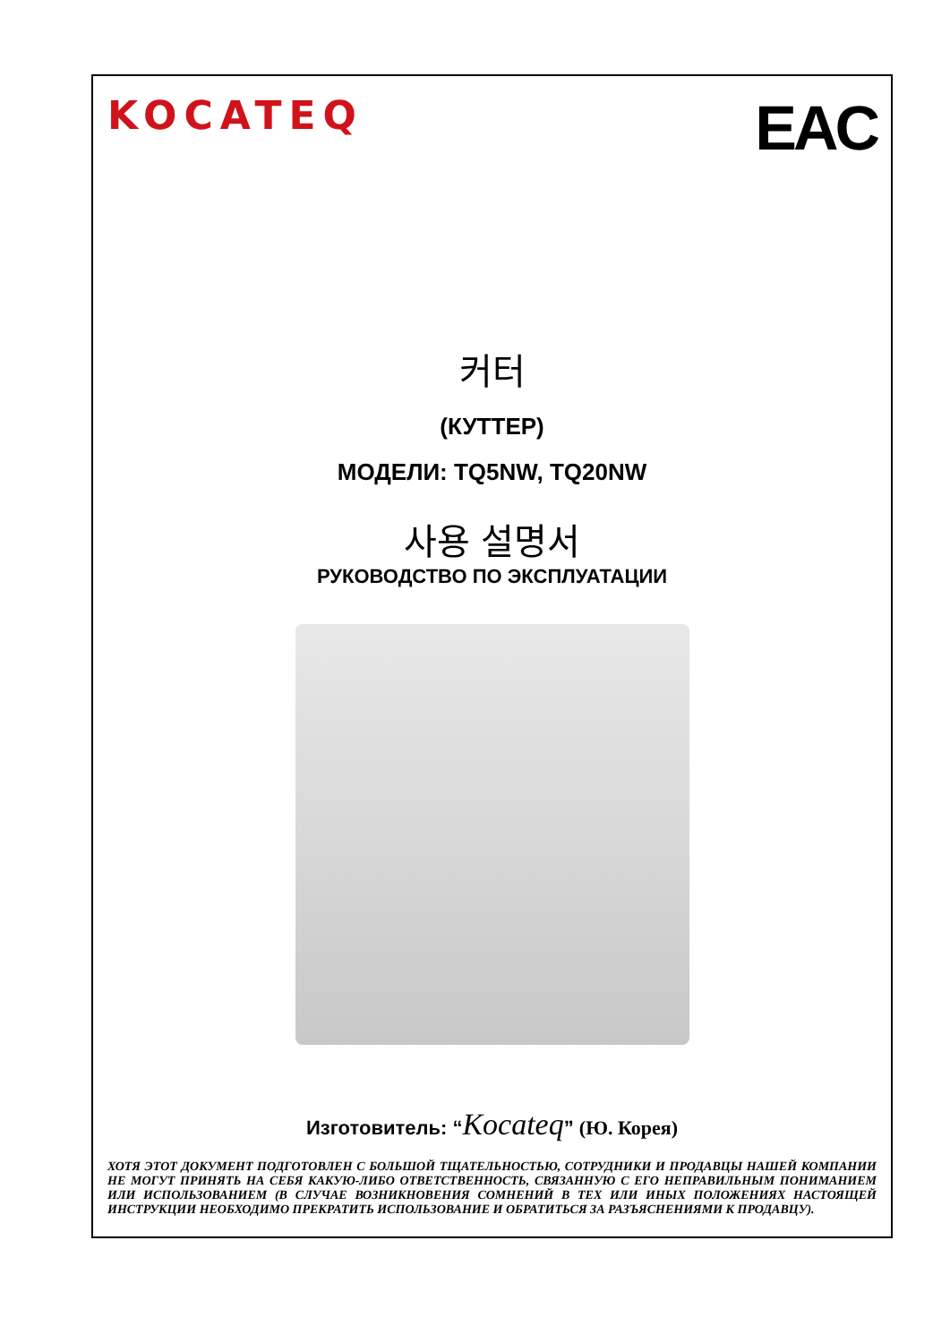KOCATEQ
EAC
커터
(КУТТЕР)
МОДЕЛИ: TQ5NW, TQ20NW
사용 설명서
РУКОВОДСТВО ПО ЭКСПЛУАТАЦИИ
Изготовитель: “Kocateq” (Ю. Корея)
ХОТЯ ЭТОТ ДОКУМЕНТ ПОДГОТОВЛЕН С БОЛЬШОЙ ТЩАТЕЛЬНОСТЬЮ, СОТРУДНИКИ И ПРОДАВЦЫ НАШЕЙ КОМПАНИИ НЕ МОГУТ ПРИНЯТЬ НА СЕБЯ КАКУЮ-ЛИБО ОТВЕТСТВЕННОСТЬ, СВЯЗАННУЮ С ЕГО НЕПРАВИЛЬНЫМ ПОНИМАНИЕМ ИЛИ ИСПОЛЬЗОВАНИЕМ (В СЛУЧАЕ ВОЗНИКНОВЕНИЯ СОМНЕНИЙ В ТЕХ ИЛИ ИНЫХ ПОЛОЖЕНИЯХ НАСТОЯЩЕЙ ИНСТРУКЦИИ НЕОБХОДИМО ПРЕКРАТИТЬ ИСПОЛЬЗОВАНИЕ И ОБРАТИТЬСЯ ЗА РАЗЪЯСНЕНИЯМИ К ПРОДАВЦУ).